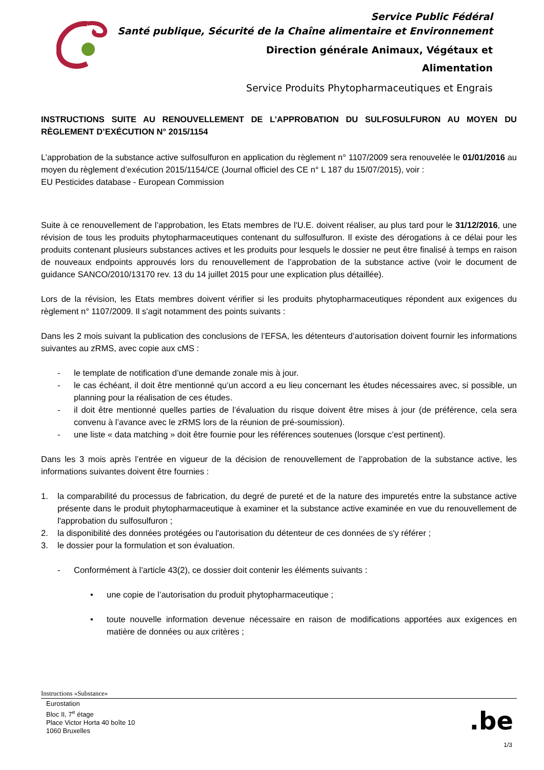Service Public Fédéral
Santé publique, Sécurité de la Chaîne alimentaire et Environnement
Direction générale Animaux, Végétaux et
Alimentation
Service Produits Phytopharmaceutiques et Engrais
INSTRUCTIONS SUITE AU RENOUVELLEMENT DE L’APPROBATION DU SULFOSULFURON AU MOYEN DU RÈGLEMENT D’EXÉCUTION N° 2015/1154
L’approbation de la substance active sulfosulfuron en application du règlement n° 1107/2009 sera renouvelée le 01/01/2016 au moyen du règlement d’exécution 2015/1154/CE (Journal officiel des CE n° L 187 du 15/07/2015), voir :
EU Pesticides database - European Commission
Suite à ce renouvellement de l’approbation, les Etats membres de l'U.E. doivent réaliser, au plus tard pour le 31/12/2016, une révision de tous les produits phytopharmaceutiques contenant du sulfosulfuron. Il existe des dérogations à ce délai pour les produits contenant plusieurs substances actives et les produits pour lesquels le dossier ne peut être finalisé à temps en raison de nouveaux endpoints approuvés lors du renouvellement de l’approbation de la substance active (voir le document de guidance SANCO/2010/13170 rev. 13 du 14 juillet 2015 pour une explication plus détaillée).
Lors de la révision, les Etats membres doivent vérifier si les produits phytopharmaceutiques répondent aux exigences du règlement n° 1107/2009. Il s'agit notamment des points suivants :
Dans les 2 mois suivant la publication des conclusions de l’EFSA, les détenteurs d’autorisation doivent fournir les informations suivantes au zRMS, avec copie aux cMS :
- le template de notification d’une demande zonale mis à jour.
- le cas échéant, il doit être mentionné qu’un accord a eu lieu concernant les études nécessaires avec, si possible, un planning pour la réalisation de ces études.
- il doit être mentionné quelles parties de l’évaluation du risque doivent être mises à jour (de préférence, cela sera convenu à l’avance avec le zRMS lors de la réunion de pré-soumission).
- une liste « data matching » doit être fournie pour les références soutenues (lorsque c’est pertinent).
Dans les 3 mois après l’entrée en vigueur de la décision de renouvellement de l’approbation de la substance active, les informations suivantes doivent être fournies :
1. la comparabilité du processus de fabrication, du degré de pureté et de la nature des impuretés entre la substance active présente dans le produit phytopharmaceutique à examiner et la substance active examinée en vue du renouvellement de l'approbation du sulfosulfuron ;
2. la disponibilité des données protégées ou l'autorisation du détenteur de ces données de s'y référer ;
3. le dossier pour la formulation et son évaluation.
- Conformément à l’article 43(2), ce dossier doit contenir les éléments suivants :
• une copie de l’autorisation du produit phytopharmaceutique ;
• toute nouvelle information devenue nécessaire en raison de modifications apportées aux exigences en matière de données ou aux critères ;
Instructions «Substance»
Eurostation
Bloc II, 7<sup>e</sup> étage
Place Victor Horta 40 boîte 10
1060 Bruxelles
.be
1/3